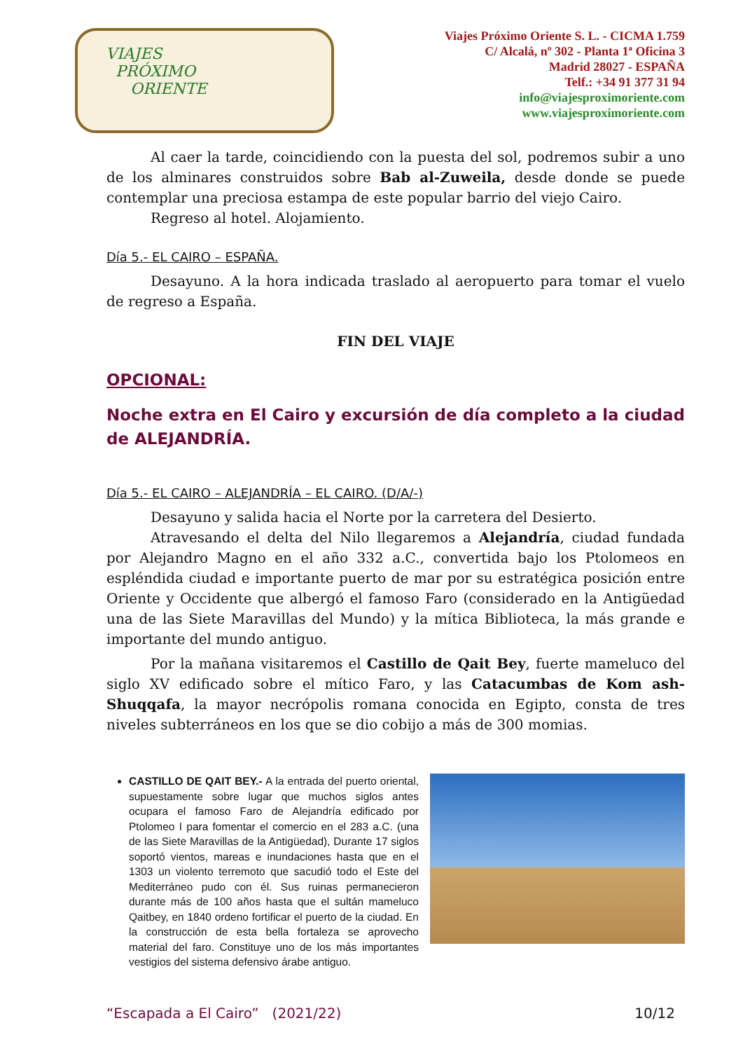VIAJES
PRÓXIMO
ORIENTE
Viajes Próximo Oriente S. L. - CICMA 1.759
C/ Alcalá, nº 302 - Planta 1ª Oficina 3
Madrid 28027 - ESPAÑA
Telf.: +34 91 377 31 94
info@viajesproximoriente.com
www.viajesproximoriente.com
Al caer la tarde, coincidiendo con la puesta del sol, podremos subir a uno de los alminares construidos sobre Bab al-Zuweila, desde donde se puede contemplar una preciosa estampa de este popular barrio del viejo Cairo.
Regreso al hotel. Alojamiento.
Día 5.- EL CAIRO – ESPAÑA.
Desayuno. A la hora indicada traslado al aeropuerto para tomar el vuelo de regreso a España.
FIN DEL VIAJE
OPCIONAL:
Noche extra en El Cairo y excursión de día completo a la ciudad de ALEJANDRÍA.
Día 5.- EL CAIRO – ALEJANDRÍA – EL CAIRO. (D/A/-)
Desayuno y salida hacia el Norte por la carretera del Desierto.
Atravesando el delta del Nilo llegaremos a Alejandría, ciudad fundada por Alejandro Magno en el año 332 a.C., convertida bajo los Ptolomeos en espléndida ciudad e importante puerto de mar por su estratégica posición entre Oriente y Occidente que albergó el famoso Faro (considerado en la Antigüedad una de las Siete Maravillas del Mundo) y la mítica Biblioteca, la más grande e importante del mundo antiguo.
Por la mañana visitaremos el Castillo de Qait Bey, fuerte mameluco del siglo XV edificado sobre el mítico Faro, y las Catacumbas de Kom ash-Shuqqafa, la mayor necrópolis romana conocida en Egipto, consta de tres niveles subterráneos en los que se dio cobijo a más de 300 momias.
CASTILLO DE QAIT BEY.- A la entrada del puerto oriental, supuestamente sobre lugar que muchos siglos antes ocupara el famoso Faro de Alejandría edificado por Ptolomeo I para fomentar el comercio en el 283 a.C. (una de las Siete Maravillas de la Antigüedad), Durante 17 siglos soportó vientos, mareas e inundaciones hasta que en el 1303 un violento terremoto que sacudió todo el Este del Mediterráneo pudo con él. Sus ruinas permanecieron durante más de 100 años hasta que el sultán mameluco Qaitbey, en 1840 ordeno fortificar el puerto de la ciudad. En la construcción de esta bella fortaleza se aprovecho material del faro. Constituye uno de los más importantes vestigios del sistema defensivo árabe antiguo.
“Escapada a El Cairo” (2021/22) 10/12